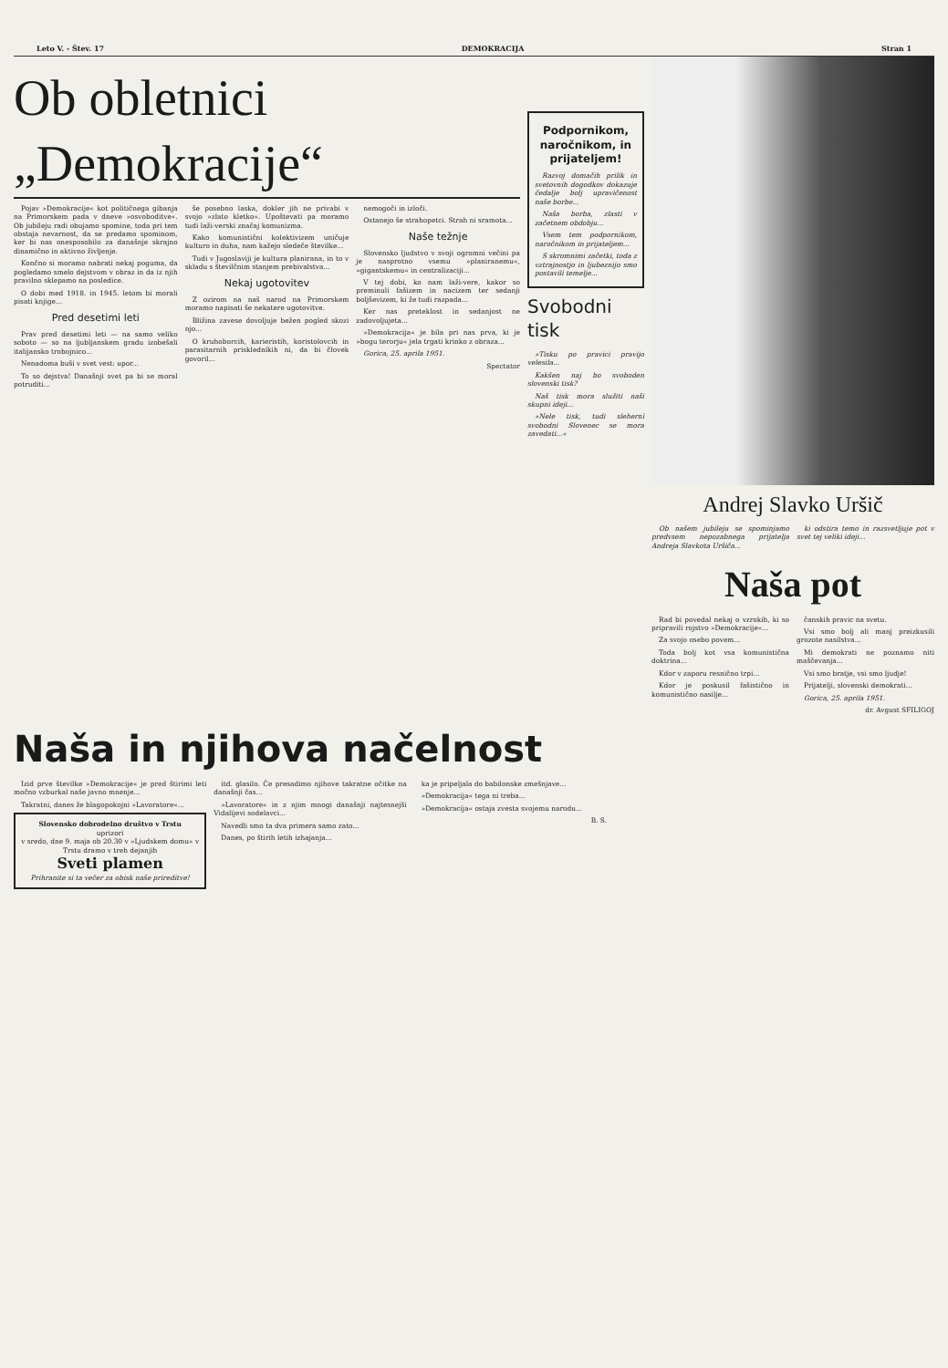Leto V. - Štev. 17 DEMOKRACIJA Stran 1
Ob obletnici „Demokracije“
Pojav »Demokracije« kot političnega gibanja na Primorskem pada v dneve »osvoboditve«. Ob jubileju radi obujamo spomine, toda pri tem obstaja nevarnost, da se predamo spominom, ker bi nas onesposobilo za današnje skrajno dinamično in aktivno življenje.
Končno si moramo nabrati nekaj poguma, da pogledamo smelo dejstvom v obraz in da iz njih pravilno sklepamo na posledice.
O dobi med 1918. in 1945. letom bi morali pisati knjige...
Pred desetimi leti
Prav pred desetimi leti — na samo veliko soboto — so na ljubljanskem gradu izobešali italijansko trobojnico...
Nenadoma buši v svet vest: upor...
To so dejstva! Današnji svet pa bi se moral potruditi...
še posebno laska, dokler jih ne privabi v svojo »zlato kletko«. Upoštevati pa moramo tudi laži-verski značaj komunizma.
Kako komunistični kolektivizem uničuje kulturo in duha, nam kažejo sledeče številke...
Tudi v Jugoslaviji je kultura planirana, in to v skladu s številčnim stanjem prebivalstva...
Nekaj ugotovitev
Z ozirom na naš narod na Primorskem moramo napisati še nekatere ugotovitve.
Bližina zavese dovoljuje bežen pogled skozi njo...
O kruhoborcih, karieristih, koristolovcih in parasitarnih priskledníkih ni, da bi človek govoril...
nemogoči in izloči.
Ostanejo še strahopetci. Strah ni sramota...
Naše težnje
Slovensko ljudstvo v svoji ogromni večini pa je nasprotno vsemu »planiranemu«, »gigantskemu« in centralizaciji...
V tej dobi, ko nam laži-vere, kakor so preminuli fašizem in nacizem ter sedanji boljševizem, ki že tudi razpada...
Ker nas preteklost in sedanjost ne zadovoljujeta...
»Demokracija« je bila pri nas prva, ki je »bogu terorju« jela trgati krinko z obraza...
Gorica, 25. aprila 1951.
Spectator
Podpornikom, naročnikom, in prijateljem!
Razvoj domačih prilik in svetovnih dogodkov dokazuje čedalje bolj upravičenost naše borbe...
Naša borba, zlasti v začetnem obdobju...
Vsem tem podpornikom, naročnikom in prijateljem...
S skromnimi začetki, toda z vztrajnostjo in ljubeznijo smo postavili temelje...
Svobodni tisk
»Tisku po pravici pravijo velesila...
Kakšen naj bo svoboden slovenski tisk?
Naš tisk mora služiti naši skupni ideji...
»Nele tisk, tudi slehernì svobodni Slovenec se mora zavedati...«
Andrej Slavko Uršič
Ob našem jubileju se spominjamo predvsem nepozabnega prijatelja Andreja Slavkota Uršiča...
ki odstira temo in razsvetljuje pot v svet tej veliki ideji...
Naša pot
Rad bi povedal nekaj o vzrokih, ki so pripravili rojstvo »Demokracije«...
Za svojo osebo povem...
Toda bolj kot vsa komunistična doktrina...
Kdor v zaporu resnično trpi...
Kdor je poskusil fašistično in komunistično nasilje...
čanskih pravic na svetu.
Vsi smo bolj ali manj preizkusili grozote nasilstva...
Mi demokrati ne poznamo niti maščevanja...
Vsi smo bratje, vsi smo ljudje!
Prijatelji, slovenski demokrati...
Gorica, 25. aprila 1951.
dr. Avgust SFILIGOJ
Naša in njihova načelnost
Izid prve številke »Demokracije« je pred štirimi leti močno vzburkal naše javno mnenje...
Takratni, danes že blagopokojni »Lavoratore«...
Slovensko dobrodelno društvo v Trstu
uprizori
v sredo, dne 9. maja ob 20.30 v »Ljudskem domu« v Trstu dramo v treh dejanjih
Sveti plamen
Prihranite si ta večer za obisk naše prireditve!
itd. glasilo. Če presadimo njihove takratne očitke na današnji čas...
»Lavoratore« in z njim mnogi današnji najtesnejši Vidalijevi sodelavci...
Navedli smo ta dva primera samo zato...
Danes, po štirih letih izhajanja...
ka je pripeljala do babilonske zmešnjave...
»Demokracija« tega ni treba...
»Demokracija« ostaja zvesta svojemu narodu...
B. S.